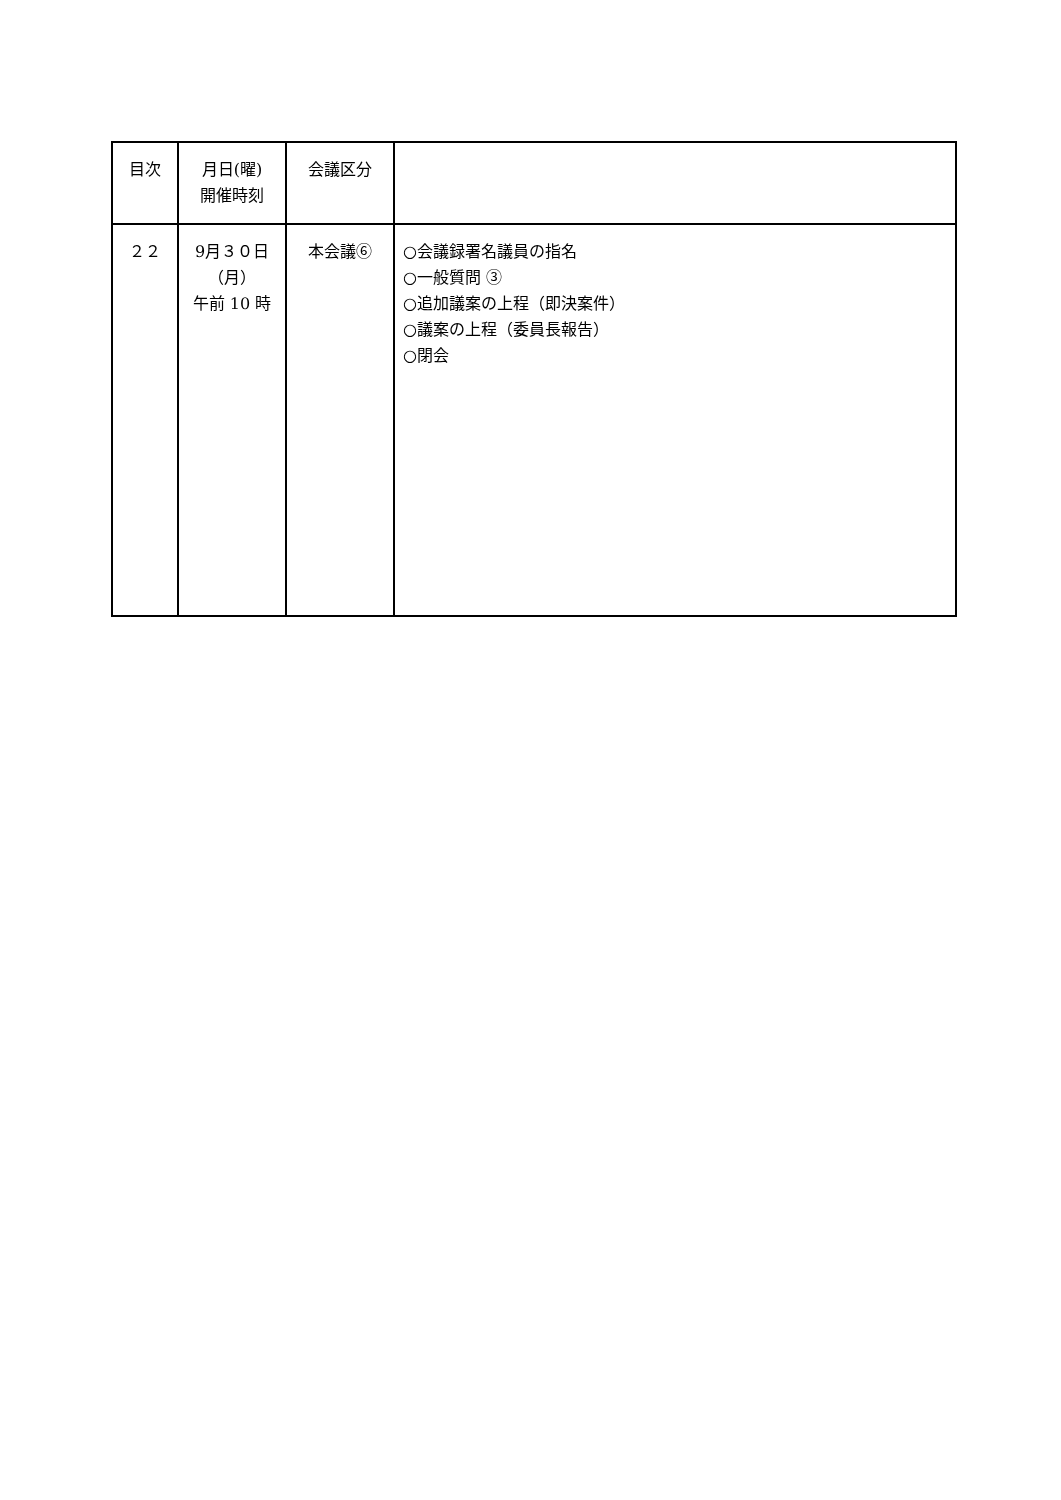| 目次 | 月日(曜) 開催時刻 | 会議区分 | |
| ２２ | 9月３０日 （月） 午前 10 時 | 本会議⑥ | ○会議録署名議員の指名 ○一般質問 ③ ○追加議案の上程（即決案件） ○議案の上程（委員長報告） ○閉会 |